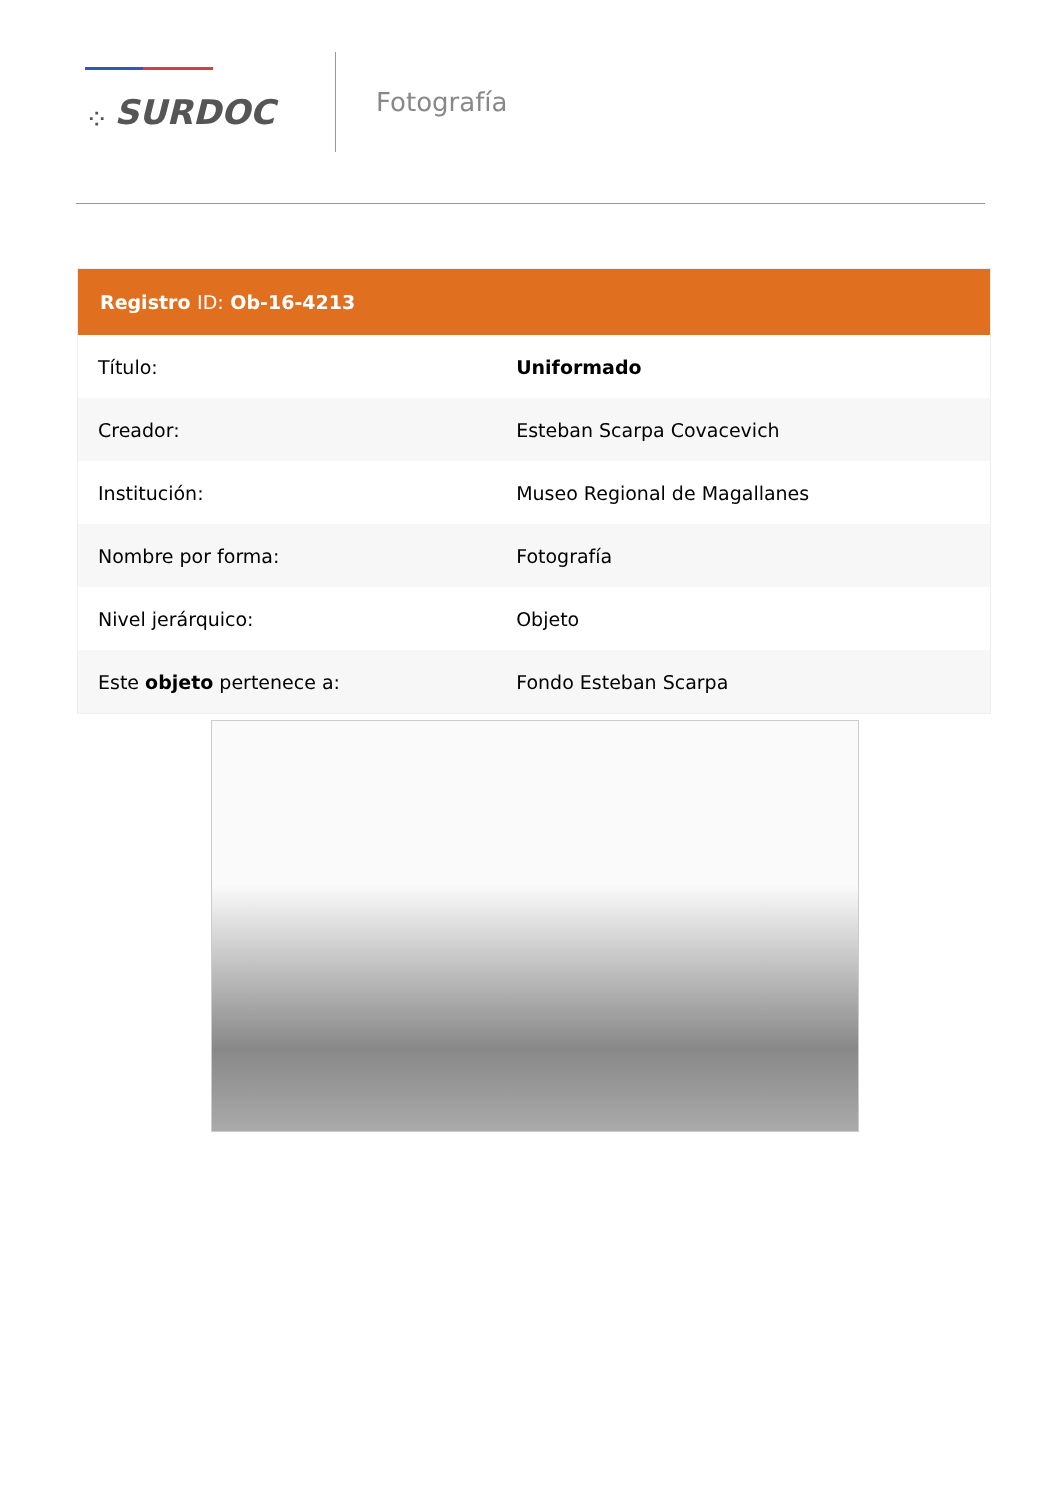⁘ SURDOC
Fotografía
| Registro ID: Ob-16-4213 | |
| --- | --- |
| Título: | Uniformado |
| Creador: | Esteban Scarpa Covacevich |
| Institución: | Museo Regional de Magallanes |
| Nombre por forma: | Fotografía |
| Nivel jerárquico: | Objeto |
| Este objeto pertenece a: | Fondo Esteban Scarpa |